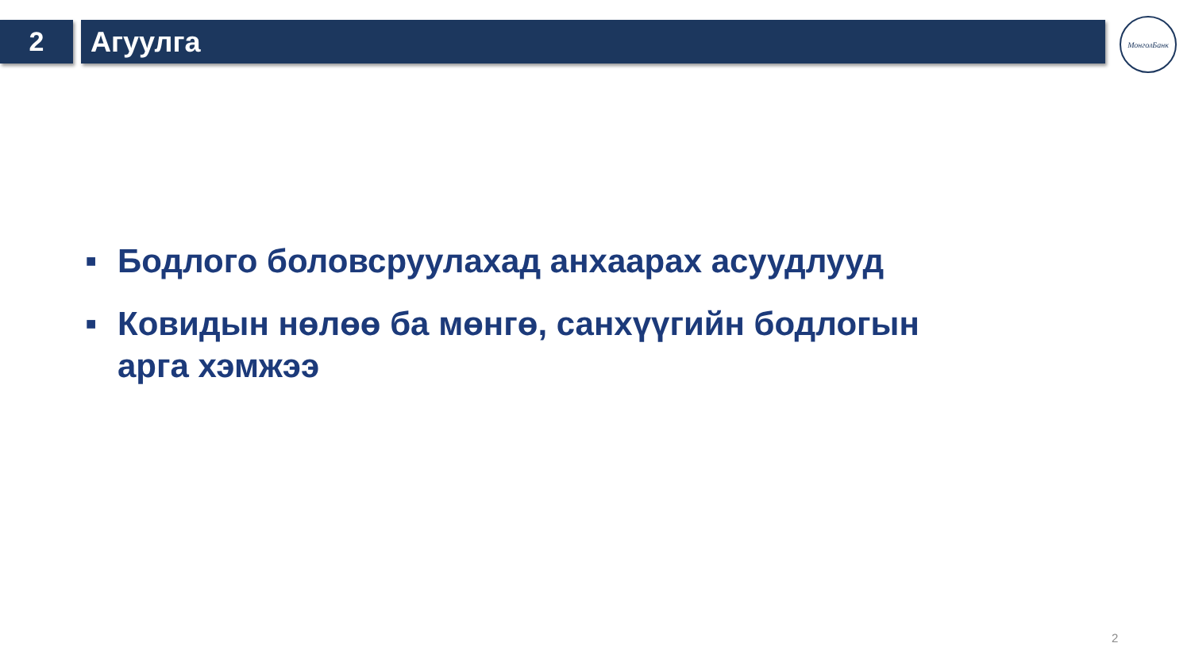2 Агуулга
МонголБанк
■ Бодлого боловсруулахад анхаарах асуудлууд
■ Ковидын нөлөө ба мөнгө, санхүүгийн бодлогын арга хэмжээ
2